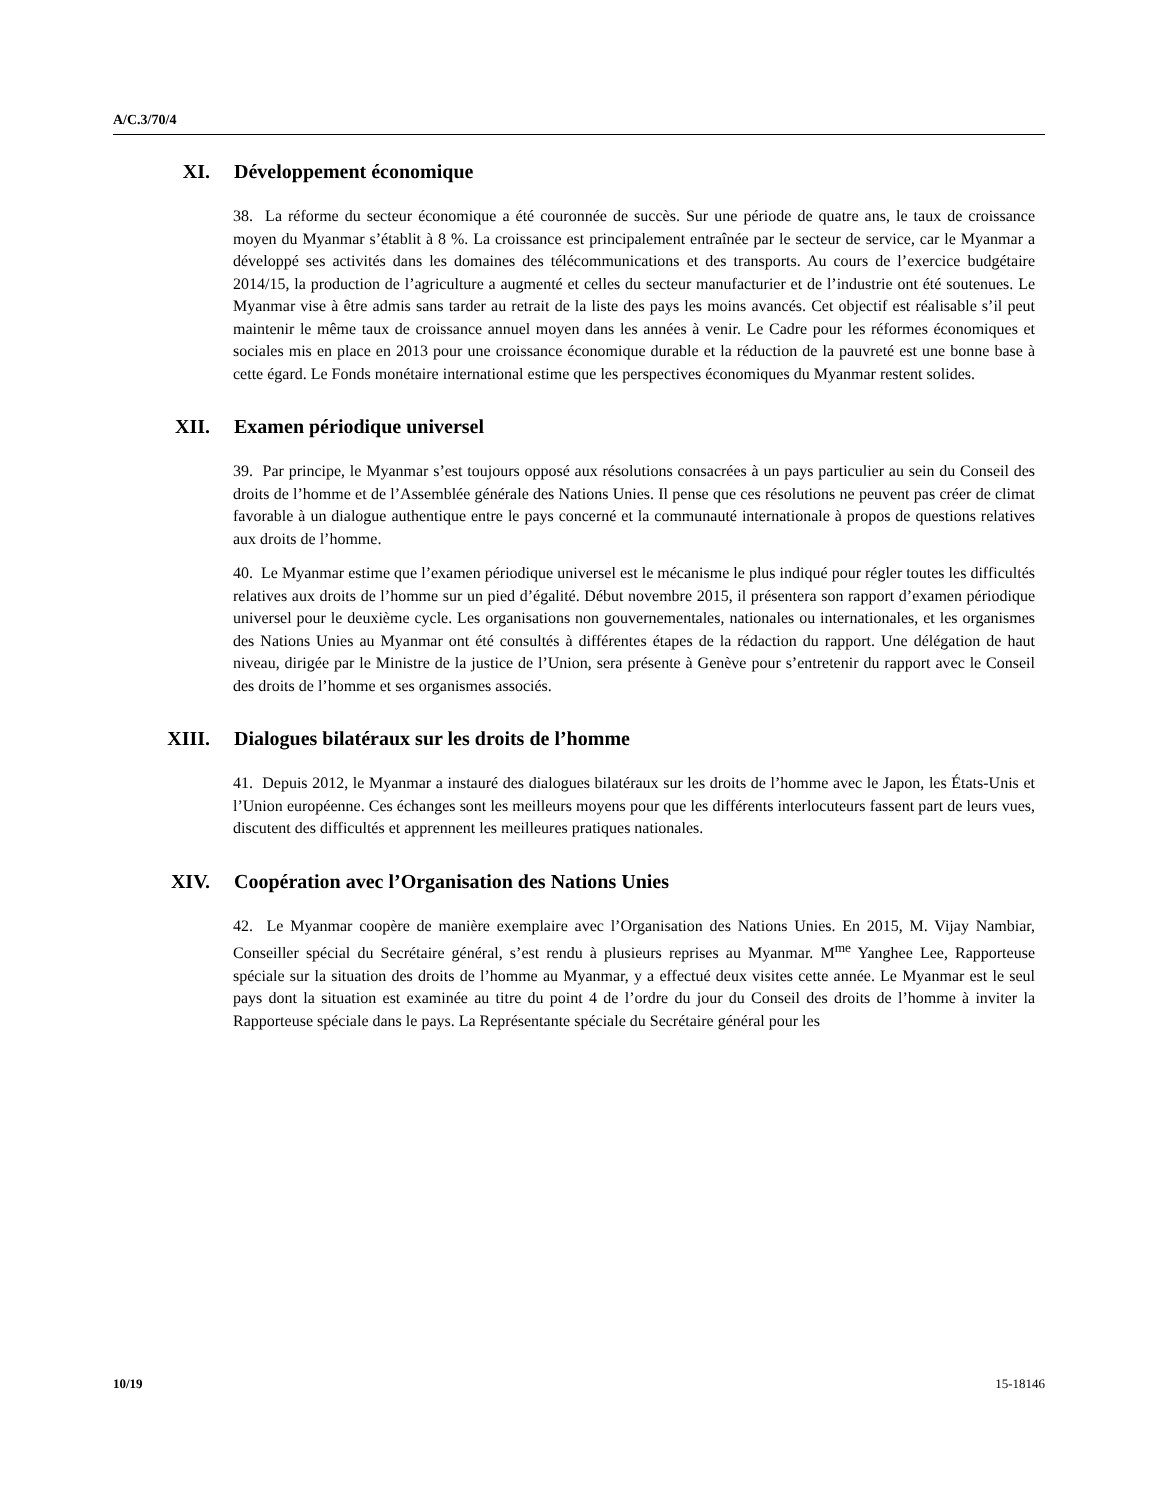A/C.3/70/4
XI. Développement économique
38. La réforme du secteur économique a été couronnée de succès. Sur une période de quatre ans, le taux de croissance moyen du Myanmar s’établit à 8 %. La croissance est principalement entraînée par le secteur de service, car le Myanmar a développé ses activités dans les domaines des télécommunications et des transports. Au cours de l’exercice budgétaire 2014/15, la production de l’agriculture a augmenté et celles du secteur manufacturier et de l’industrie ont été soutenues. Le Myanmar vise à être admis sans tarder au retrait de la liste des pays les moins avancés. Cet objectif est réalisable s’il peut maintenir le même taux de croissance annuel moyen dans les années à venir. Le Cadre pour les réformes économiques et sociales mis en place en 2013 pour une croissance économique durable et la réduction de la pauvreté est une bonne base à cette égard. Le Fonds monétaire international estime que les perspectives économiques du Myanmar restent solides.
XII. Examen périodique universel
39. Par principe, le Myanmar s’est toujours opposé aux résolutions consacrées à un pays particulier au sein du Conseil des droits de l’homme et de l’Assemblée générale des Nations Unies. Il pense que ces résolutions ne peuvent pas créer de climat favorable à un dialogue authentique entre le pays concerné et la communauté internationale à propos de questions relatives aux droits de l’homme.
40. Le Myanmar estime que l’examen périodique universel est le mécanisme le plus indiqué pour régler toutes les difficultés relatives aux droits de l’homme sur un pied d’égalité. Début novembre 2015, il présentera son rapport d’examen périodique universel pour le deuxième cycle. Les organisations non gouvernementales, nationales ou internationales, et les organismes des Nations Unies au Myanmar ont été consultés à différentes étapes de la rédaction du rapport. Une délégation de haut niveau, dirigée par le Ministre de la justice de l’Union, sera présente à Genève pour s’entretenir du rapport avec le Conseil des droits de l’homme et ses organismes associés.
XIII. Dialogues bilatéraux sur les droits de l’homme
41. Depuis 2012, le Myanmar a instauré des dialogues bilatéraux sur les droits de l’homme avec le Japon, les États-Unis et l’Union européenne. Ces échanges sont les meilleurs moyens pour que les différents interlocuteurs fassent part de leurs vues, discutent des difficultés et apprennent les meilleures pratiques nationales.
XIV. Coopération avec l’Organisation des Nations Unies
42. Le Myanmar coopère de manière exemplaire avec l’Organisation des Nations Unies. En 2015, M. Vijay Nambiar, Conseiller spécial du Secrétaire général, s’est rendu à plusieurs reprises au Myanmar. M<sup>me</sup> Yanghee Lee, Rapporteuse spéciale sur la situation des droits de l’homme au Myanmar, y a effectué deux visites cette année. Le Myanmar est le seul pays dont la situation est examinée au titre du point 4 de l’ordre du jour du Conseil des droits de l’homme à inviter la Rapporteuse spéciale dans le pays. La Représentante spéciale du Secrétaire général pour les
10/19 15-18146